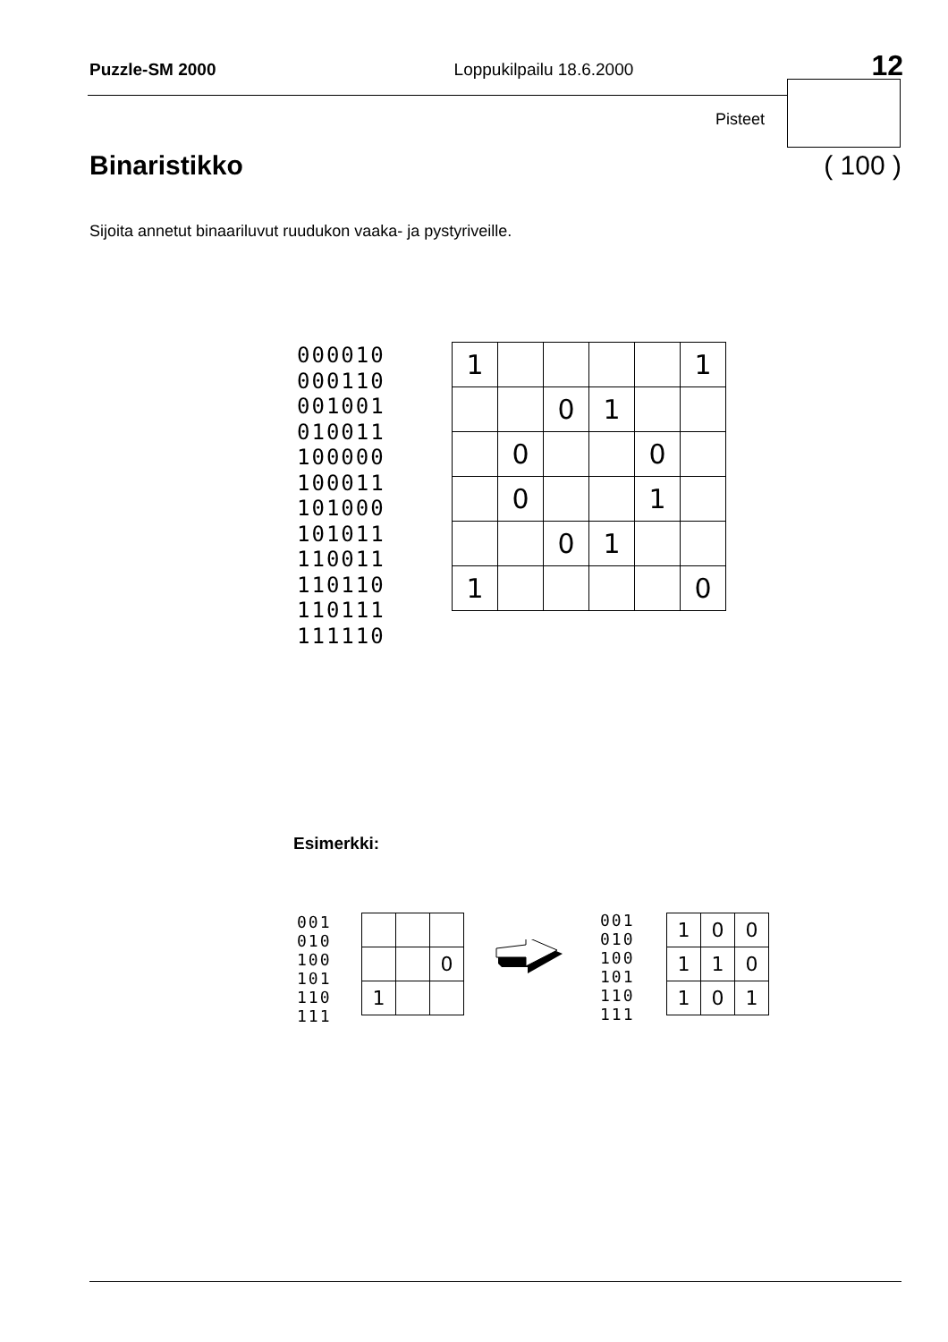Puzzle-SM 2000 Loppukilpailu 18.6.2000 12
Pisteet
Binaristikko ( 100 )
Sijoita annetut binaariluvut ruudukon vaaka- ja pystyriveille.
000010
000110
001001
010011
100000
100011
101000
101011
110011
110110
110111
111110
| 1 | | | | | 1 |
| | | 0 | 1 | | |
| | 0 | | | 0 | |
| | 0 | | | 1 | |
| | | 0 | 1 | | |
| 1 | | | | | 0 |
Esimerkki:
001
010
100
101
110
111
| | | 0 |
| 1 | | |
001
010
100
101
110
111
| 1 | 0 | 0 |
| 1 | 1 | 0 |
| 1 | 0 | 1 |